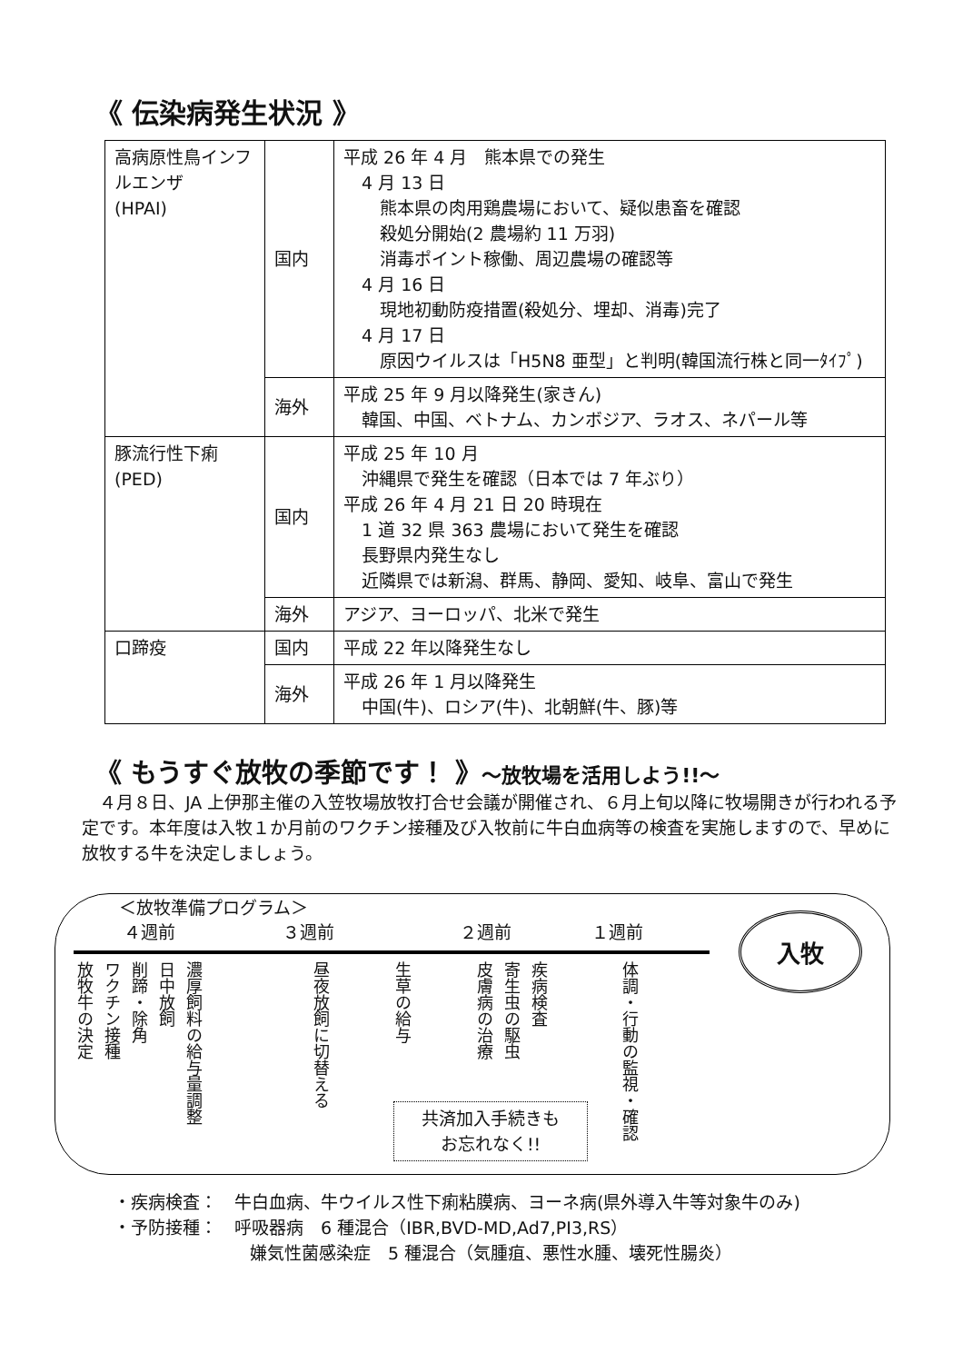《 伝染病発生状況 》
| 高病原性鳥インフルエンザ (HPAI) | 国内 | 平成 26 年 4 月 熊本県での発生 4 月 13 日 熊本県の肉用鶏農場において、疑似患畜を確認 殺処分開始(2 農場約 11 万羽) 消毒ポイント稼働、周辺農場の確認等 4 月 16 日 現地初動防疫措置(殺処分、埋却、消毒)完了 4 月 17 日 原因ウイルスは「H5N8 亜型」と判明(韓国流行株と同一ﾀｲﾌﾟ) |
| | 海外 | 平成 25 年 9 月以降発生(家きん) 韓国、中国、ベトナム、カンボジア、ラオス、ネパール等 |
| 豚流行性下痢 (PED) | 国内 | 平成 25 年 10 月 沖縄県で発生を確認（日本では 7 年ぶり） 平成 26 年 4 月 21 日 20 時現在 1 道 32 県 363 農場において発生を確認 長野県内発生なし 近隣県では新潟、群馬、静岡、愛知、岐阜、富山で発生 |
| | 海外 | アジア、ヨーロッパ、北米で発生 |
| 口蹄疫 | 国内 | 平成 22 年以降発生なし |
| | 海外 | 平成 26 年 1 月以降発生 中国(牛)、ロシア(牛)、北朝鮮(牛、豚)等 |
《 もうすぐ放牧の季節です！ 》～放牧場を活用しよう!!～
　４月８日、JA 上伊那主催の入笠牧場放牧打合せ会議が開催され、６月上旬以降に牧場開きが行われる予定です。本年度は入牧１か月前のワクチン接種及び入牧前に牛白血病等の検査を実施しますので、早めに放牧する牛を決定しましょう。
＜放牧準備プログラム＞
４週前 ３週前 ２週前 １週前
放牧牛の決定
ワクチン接種
削蹄・除角
日中放飼
濃厚飼料の給与量調整
昼夜放飼に切替える
生草の給与
皮膚病の治療
寄生虫の駆虫
疾病検査
体調・行動の監視・確認
入牧
共済加入手続きも
お忘れなく!!
・疾病検査：　牛白血病、牛ウイルス性下痢粘膜病、ヨーネ病(県外導入牛等対象牛のみ)
・予防接種：　呼吸器病　6 種混合（IBR,BVD-MD,Ad7,PI3,RS）
嫌気性菌感染症　5 種混合（気腫疽、悪性水腫、壊死性腸炎）